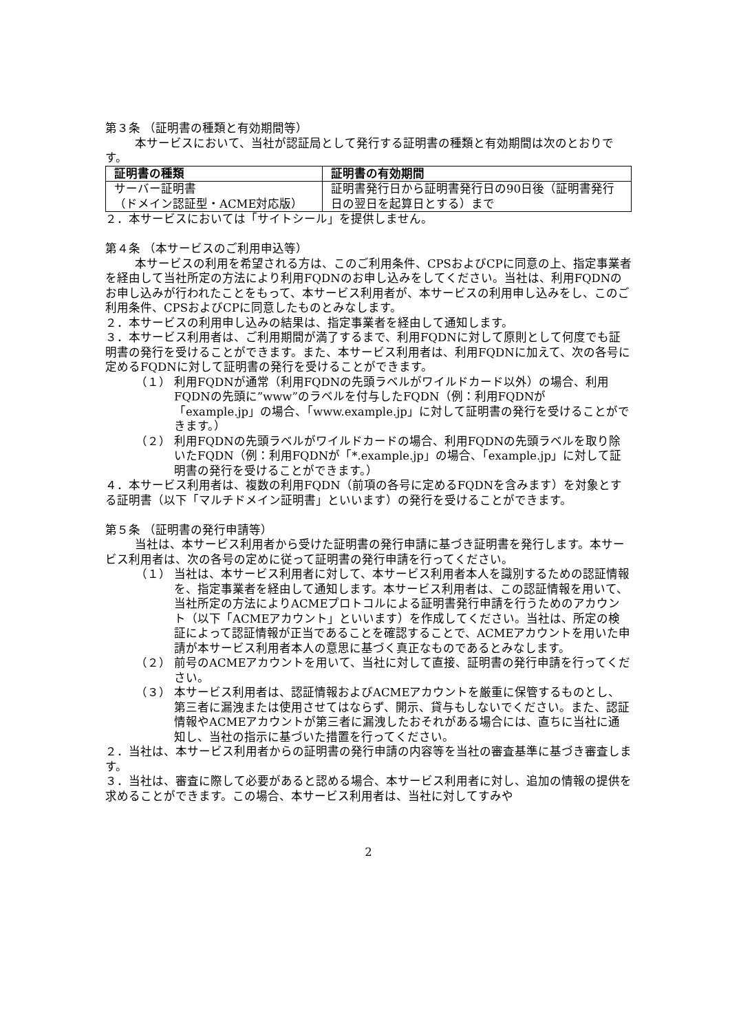第３条 （証明書の種類と有効期間等）
本サービスにおいて、当社が認証局として発行する証明書の種類と有効期間は次のとおりです。
| 証明書の種類 | 証明書の有効期間 |
| --- | --- |
| サーバー証明書 （ドメイン認証型・ACME対応版） | 証明書発行日から証明書発行日の90日後（証明書発行日の翌日を起算日とする）まで |
２．本サービスにおいては「サイトシール」を提供しません。
第４条 （本サービスのご利用申込等）
本サービスの利用を希望される方は、このご利用条件、CPSおよびCPに同意の上、指定事業者を経由して当社所定の方法により利用FQDNのお申し込みをしてください。当社は、利用FQDNのお申し込みが行われたことをもって、本サービス利用者が、本サービスの利用申し込みをし、このご利用条件、CPSおよびCPに同意したものとみなします。
２．本サービスの利用申し込みの結果は、指定事業者を経由して通知します。
３．本サービス利用者は、ご利用期間が満了するまで、利用FQDNに対して原則として何度でも証明書の発行を受けることができます。また、本サービス利用者は、利用FQDNに加えて、次の各号に定めるFQDNに対して証明書の発行を受けることができます。
（１） 利用FQDNが通常（利用FQDNの先頭ラベルがワイルドカード以外）の場合、利用FQDNの先頭に”www”のラベルを付与したFQDN（例：利用FQDNが「example.jp」の場合、「www.example.jp」に対して証明書の発行を受けることができます。）
（２） 利用FQDNの先頭ラベルがワイルドカードの場合、利用FQDNの先頭ラベルを取り除いたFQDN（例：利用FQDNが「*.example.jp」の場合、「example.jp」に対して証明書の発行を受けることができます。）
４．本サービス利用者は、複数の利用FQDN（前項の各号に定めるFQDNを含みます）を対象とする証明書（以下「マルチドメイン証明書」といいます）の発行を受けることができます。
第５条 （証明書の発行申請等）
当社は、本サービス利用者から受けた証明書の発行申請に基づき証明書を発行します。本サービス利用者は、次の各号の定めに従って証明書の発行申請を行ってください。
（１） 当社は、本サービス利用者に対して、本サービス利用者本人を識別するための認証情報を、指定事業者を経由して通知します。本サービス利用者は、この認証情報を用いて、当社所定の方法によりACMEプロトコルによる証明書発行申請を行うためのアカウント（以下「ACMEアカウント」といいます）を作成してください。当社は、所定の検証によって認証情報が正当であることを確認することで、ACMEアカウントを用いた申請が本サービス利用者本人の意思に基づく真正なものであるとみなします。
（２） 前号のACMEアカウントを用いて、当社に対して直接、証明書の発行申請を行ってください。
（３） 本サービス利用者は、認証情報およびACMEアカウントを厳重に保管するものとし、第三者に漏洩または使用させてはならず、開示、貸与もしないでください。また、認証情報やACMEアカウントが第三者に漏洩したおそれがある場合には、直ちに当社に通知し、当社の指示に基づいた措置を行ってください。
２．当社は、本サービス利用者からの証明書の発行申請の内容等を当社の審査基準に基づき審査します。
３．当社は、審査に際して必要があると認める場合、本サービス利用者に対し、追加の情報の提供を求めることができます。この場合、本サービス利用者は、当社に対してすみや
2